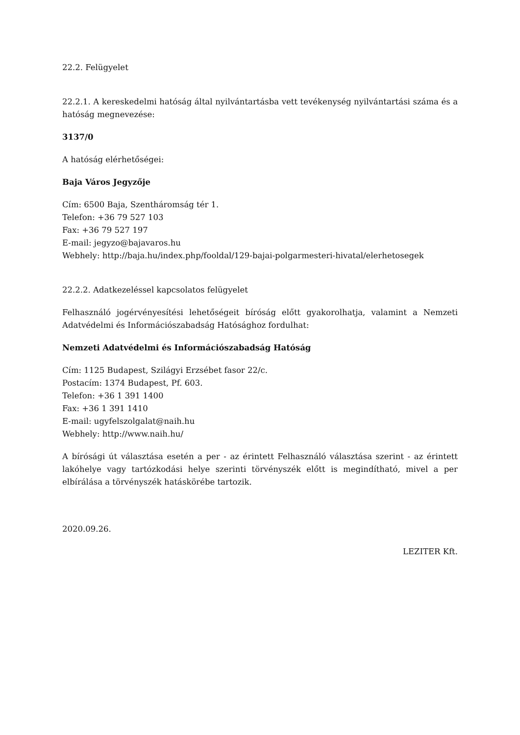22.2. Felügyelet
22.2.1. A kereskedelmi hatóság által nyilvántartásba vett tevékenység nyilvántartási száma és a hatóság megnevezése:
3137/0
A hatóság elérhetőségei:
Baja Város Jegyzője
Cím: 6500 Baja, Szentháromság tér 1.
Telefon: +36 79 527 103
Fax: +36 79 527 197
E-mail: jegyzo@bajavaros.hu
Webhely: http://baja.hu/index.php/fooldal/129-bajai-polgarmesteri-hivatal/elerhetosegek
22.2.2. Adatkezeléssel kapcsolatos felügyelet
Felhasználó jogérvényesítési lehetőségeit bíróság előtt gyakorolhatja, valamint a Nemzeti Adatvédelmi és Információszabadság Hatósághoz fordulhat:
Nemzeti Adatvédelmi és Információszabadság Hatóság
Cím: 1125 Budapest, Szilágyi Erzsébet fasor 22/c.
Postacím: 1374 Budapest, Pf. 603.
Telefon: +36 1 391 1400
Fax: +36 1 391 1410
E-mail: ugyfelszolgalat@naih.hu
Webhely: http://www.naih.hu/
A bírósági út választása esetén a per - az érintett Felhasználó választása szerint - az érintett lakóhelye vagy tartózkodási helye szerinti törvényszék előtt is megindítható, mivel a per elbírálása a törvényszék hatáskörébe tartozik.
2020.09.26.
LEZITER Kft.